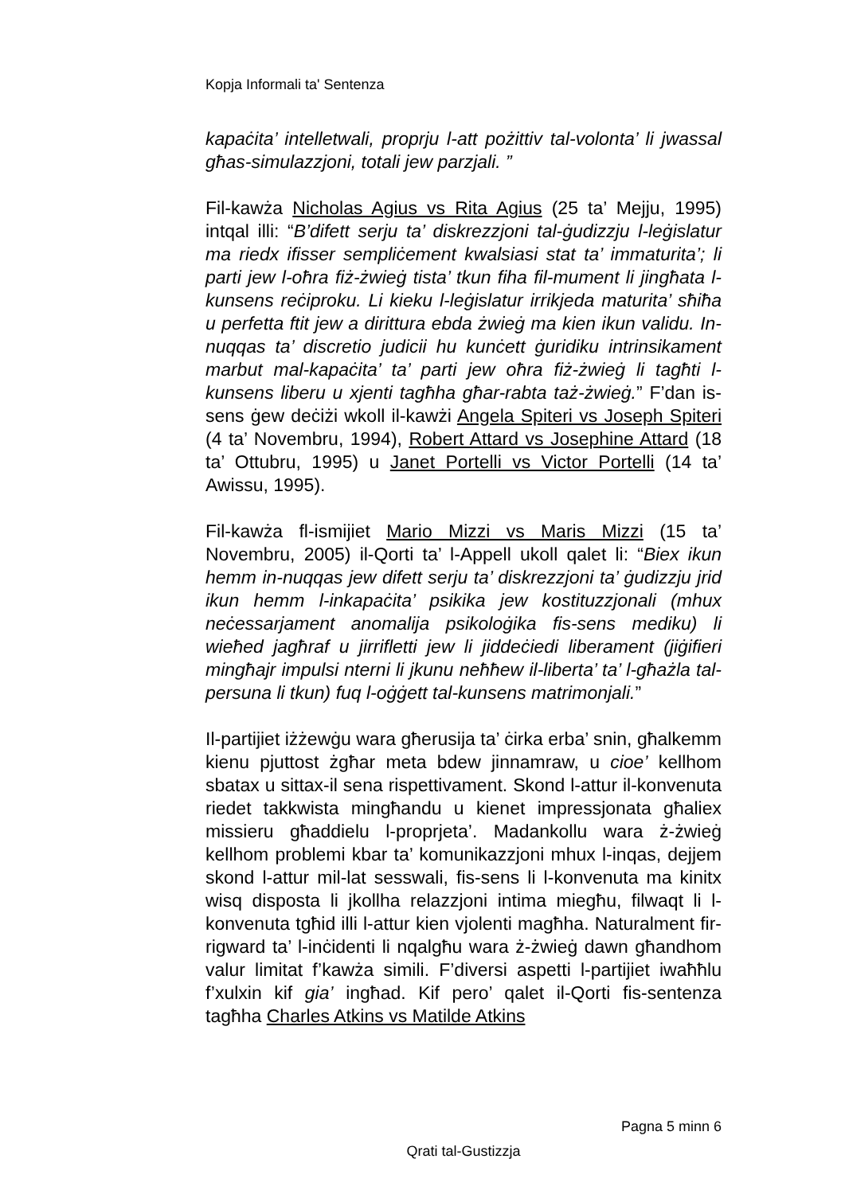Kopja Informali ta' Sentenza
kapaċita’ intelletwali, proprju l-att pożittiv tal-volonta’ li jwassal għas-simulazzjoni, totali jew parzjali. ”
Fil-kawża Nicholas Agius vs Rita Agius (25 ta’ Mejju, 1995) intqal illi: “B’difett serju ta’ diskrezzjoni tal-ġudizzju l-leġislatur ma riedx ifisser sempliċement kwalsiasi stat ta’ immaturita’; li parti jew l-oħra fiż-żwieġ tista’ tkun fiha fil-mument li jingħata l-kunsens reċiproku. Li kieku l-leġislatur irrikjeda maturita’ sħiħa u perfetta ftit jew a dirittura ebda żwieġ ma kien ikun validu. In-nuqqas ta’ discretio judicii hu kunċett ġuridiku intrinsikament marbut mal-kapaċita’ ta’ parti jew oħra fiż-żwieġ li tagħti l-kunsens liberu u xjenti tagħha għar-rabta taż-żwieġ.” F’dan is-sens ġew deċiżi wkoll il-kawżi Angela Spiteri vs Joseph Spiteri (4 ta’ Novembru, 1994), Robert Attard vs Josephine Attard (18 ta’ Ottubru, 1995) u Janet Portelli vs Victor Portelli (14 ta’ Awissu, 1995).
Fil-kawża fl-ismijiet Mario Mizzi vs Maris Mizzi (15 ta’ Novembru, 2005) il-Qorti ta’ l-Appell ukoll qalet li: “Biex ikun hemm in-nuqqas jew difett serju ta’ diskrezzjoni ta’ ġudizzju jrid ikun hemm l-inkapaċita’ psikika jew kostituzzjonali (mhux neċessarjament anomalija psikoloġika fis-sens mediku) li wieħed jagħraf u jirrifletti jew li jiddeċiedi liberament (jiġifieri mingħajr impulsi nterni li jkunu neħħew il-liberta’ ta’ l-għażla tal-persuna li tkun) fuq l-oġġett tal-kunsens matrimonjali.”
Il-partijiet iżżewġu wara għerusija ta’ ċirka erba’ snin, għalkemm kienu pjuttost żgħar meta bdew jinnamraw, u cioe’ kellhom sbatax u sittax-il sena rispettivament. Skond l-attur il-konvenuta riedet takkwista mingħandu u kienet impressjonata għaliex missieru għaddielu l-proprjeta’. Madankollu wara ż-żwieġ kellhom problemi kbar ta’ komunikazzjoni mhux l-inqas, dejjem skond l-attur mil-lat sesswali, fis-sens li l-konvenuta ma kinitx wisq disposta li jkollha relazzjoni intima miegħu, filwaqt li l-konvenuta tgħid illi l-attur kien vjolenti magħha. Naturalment fir-rigward ta’ l-inċidenti li nqalgħu wara ż-żwieġ dawn għandhom valur limitat f’kawża simili. F’diversi aspetti l-partijiet iwaħħlu f’xulxin kif gia’ ingħad. Kif pero’ qalet il-Qorti fis-sentenza tagħha Charles Atkins vs Matilde Atkins
Pagna 5 minn 6
Qrati tal-Gustizzja